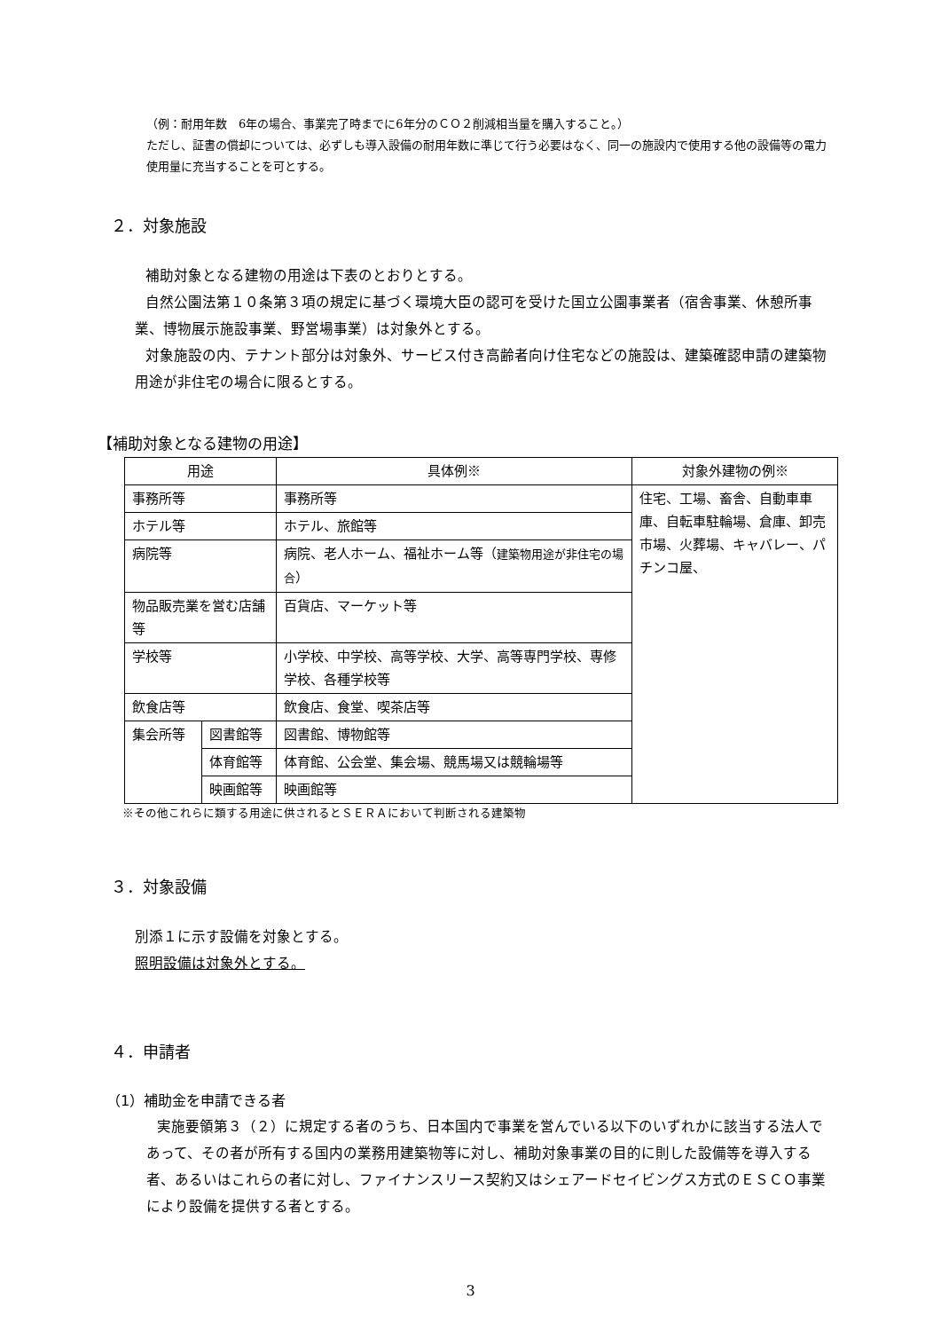（例：耐用年数　6年の場合、事業完了時までに6年分のＣＯ２削減相当量を購入すること。）
ただし、証書の償却については、必ずしも導入設備の耐用年数に準じて行う必要はなく、同一の施設内で使用する他の設備等の電力使用量に充当することを可とする。
２．対象施設
補助対象となる建物の用途は下表のとおりとする。
自然公園法第１０条第３項の規定に基づく環境大臣の認可を受けた国立公園事業者（宿舎事業、休憩所事業、博物展示施設事業、野営場事業）は対象外とする。
対象施設の内、テナント部分は対象外、サービス付き高齢者向け住宅などの施設は、建築確認申請の建築物用途が非住宅の場合に限るとする。
【補助対象となる建物の用途】
| 用途 | | 具体例※ | 対象外建物の例※ |
| 事務所等 | | 事務所等 | 住宅、工場、畜舎、自動車車庫、自転車駐輪場、倉庫、卸売市場、火葬場、キャバレー、パチンコ屋、 |
| ホテル等 | | ホテル、旅館等 | |
| 病院等 | | 病院、老人ホーム、福祉ホーム等（ 建築物用途が非住宅の場合 ） | |
| 物品販売業を営む店舗等 | | 百貨店、マーケット等 | |
| 学校等 | | 小学校、中学校、高等学校、大学、高等専門学校、専修学校、各種学校等 | |
| 飲食店等 | | 飲食店、食堂、喫茶店等 | |
| 集会所等 | 図書館等 | 図書館、博物館等 | |
| | 体育館等 | 体育館、公会堂、集会場、競馬場又は競輪場等 | |
| | 映画館等 | 映画館等 | |
※その他これらに類する用途に供されるとＳＥＲＡにおいて判断される建築物
３．対象設備
別添１に示す設備を対象とする。
照明設備は対象外とする。
４．申請者
（1）補助金を申請できる者
実施要領第３（２）に規定する者のうち、日本国内で事業を営んでいる以下のいずれかに該当する法人であって、その者が所有する国内の業務用建築物等に対し、補助対象事業の目的に則した設備等を導入する者、あるいはこれらの者に対し、ファイナンスリース契約又はシェアードセイビングス方式のＥＳＣＯ事業により設備を提供する者とする。
3